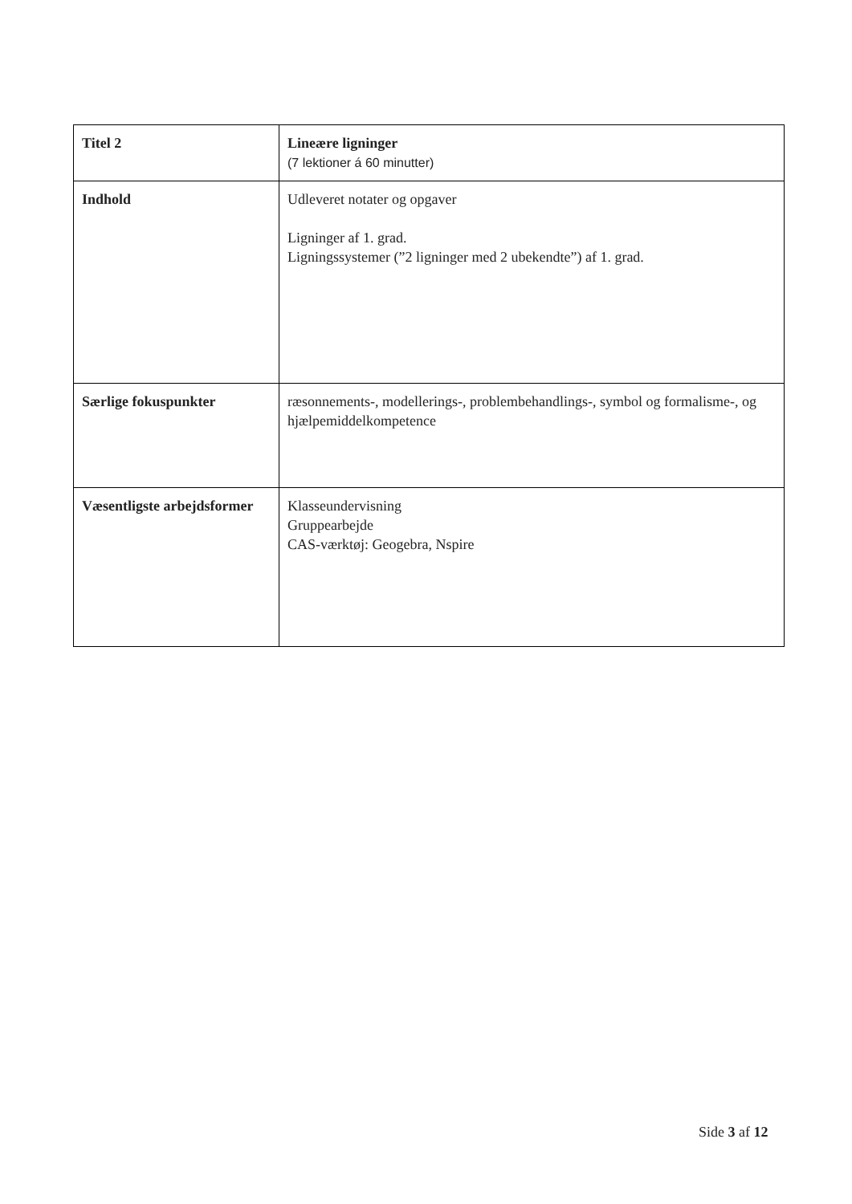| Titel 2 | Lineære ligninger (7 lektioner á 60 minutter) |
| Indhold | Udleveret notater og opgaver Ligninger af 1. grad. Ligningssystemer (”2 ligninger med 2 ubekendte”) af 1. grad. |
| Særlige fokuspunkter | ræsonnements-, modellerings-, problembehandlings-, symbol og formalisme-, og hjælpemiddelkompetence |
| Væsentligste arbejdsformer | Klasseundervisning Gruppearbejde CAS-værktøj: Geogebra, Nspire |
Side 3 af 12